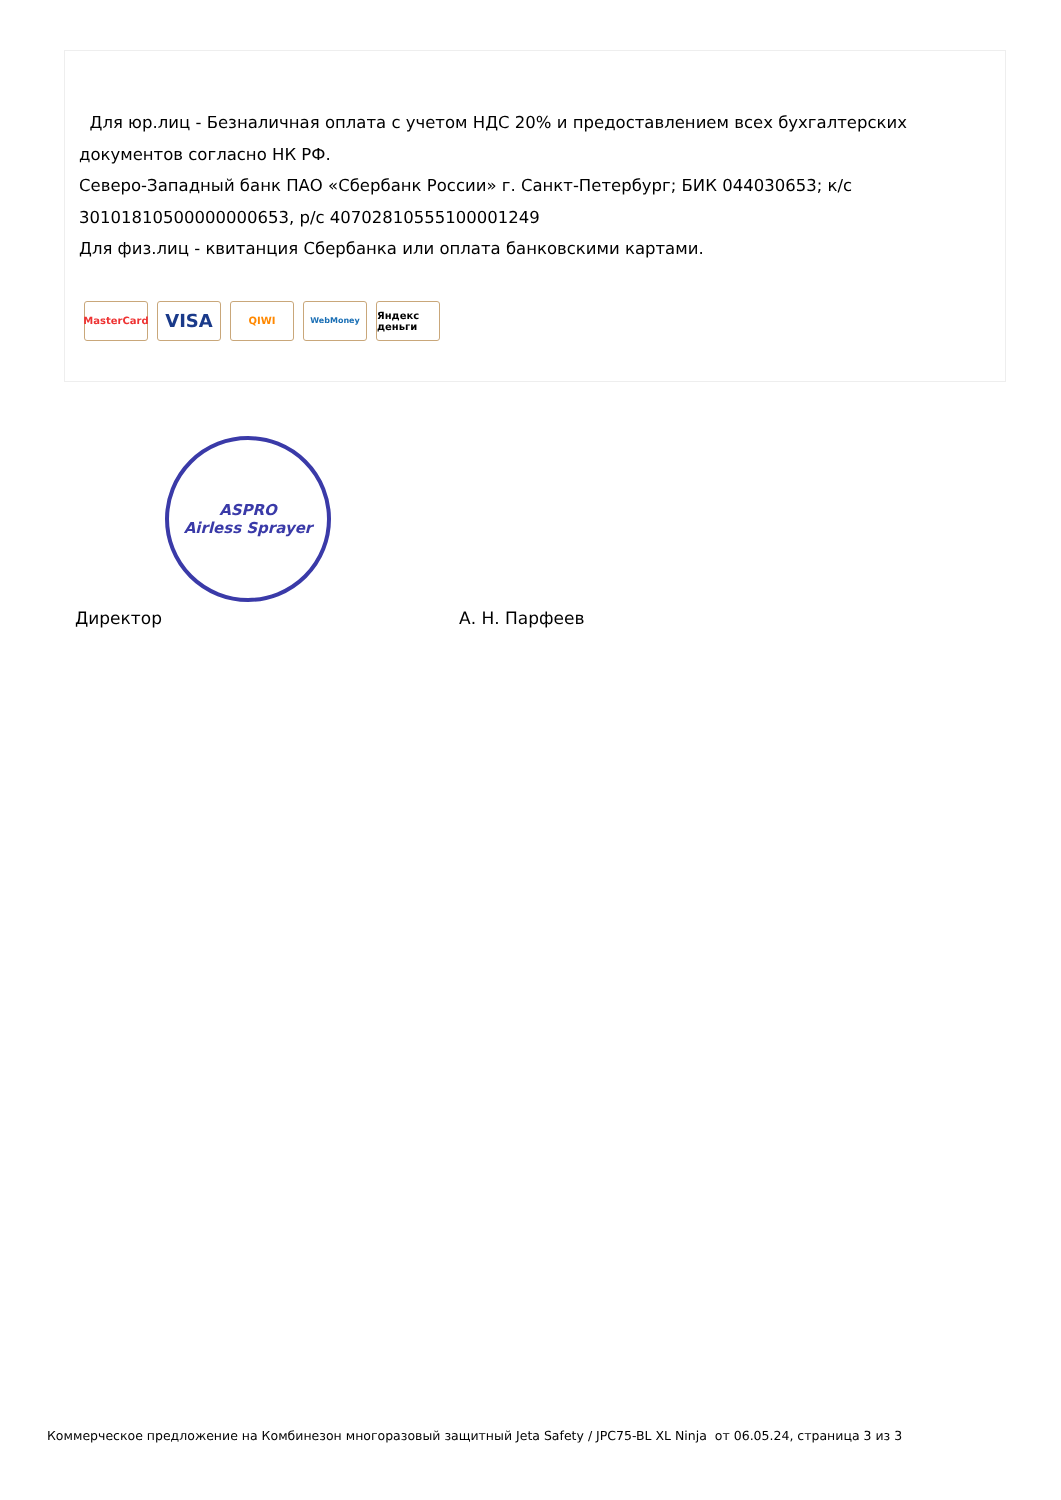Для юр.лиц - Безналичная оплата с учетом НДС 20% и предоставлением всех бухгалтерских документов согласно НК РФ.
Северо-Западный банк ПАО «Сбербанк России» г. Санкт-Петербург; БИК 044030653; к/с 30101810500000000653, р/с 40702810555100001249
Для физ.лиц - квитанция Сбербанка или оплата банковскими картами.
MasterCard
VISA
QIWI
WebMoney
Яндекс деньги
ASPRO
Airless Sprayer
Директор А. Н. Парфеев
Коммерческое предложение на Комбинезон многоразовый защитный Jeta Safety / JPC75-BL XL Ninja от 06.05.24, страница 3 из 3